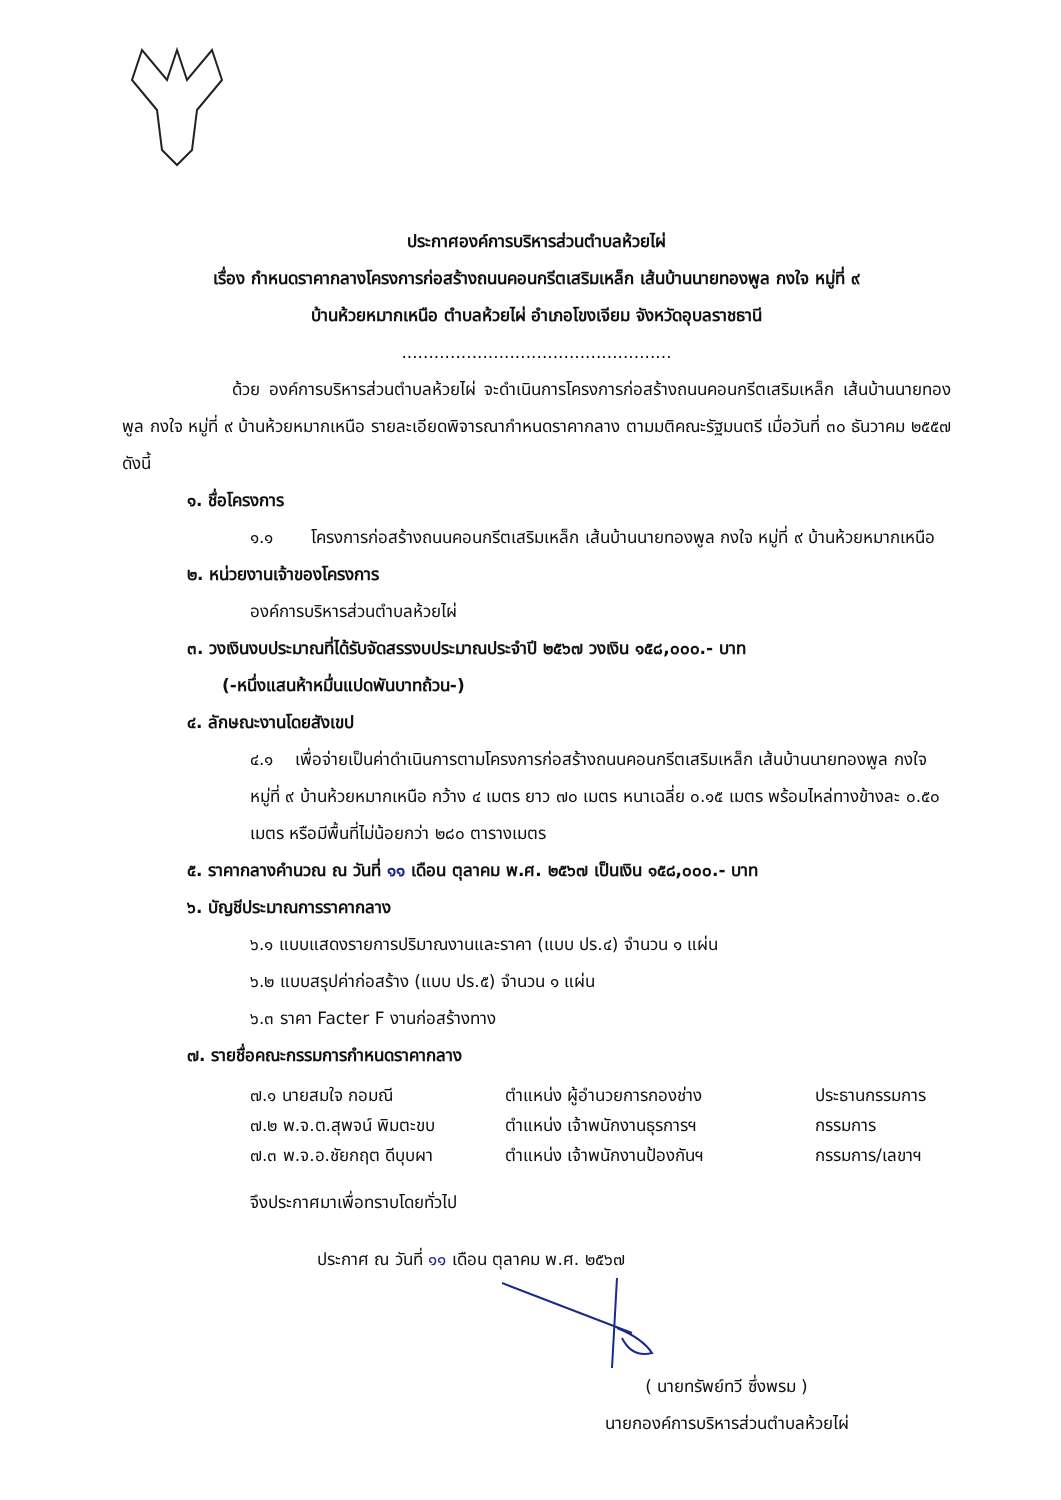ประกาศองค์การบริหารส่วนตำบลห้วยไผ่
เรื่อง กำหนดราคากลางโครงการก่อสร้างถนนคอนกรีตเสริมเหล็ก เส้นบ้านนายทองพูล กงใจ หมู่ที่ ๙
บ้านห้วยหมากเหนือ ตำบลห้วยไผ่ อำเภอโขงเจียม จังหวัดอุบลราชธานี
..................................................
ด้วย องค์การบริหารส่วนตำบลห้วยไผ่ จะดำเนินการโครงการก่อสร้างถนนคอนกรีตเสริมเหล็ก เส้นบ้านนายทองพูล กงใจ หมู่ที่ ๙ บ้านห้วยหมากเหนือ รายละเอียดพิจารณากำหนดราคากลาง ตามมติคณะรัฐมนตรี เมื่อวันที่ ๓๐ ธันวาคม ๒๕๕๗ ดังนี้
๑. ชื่อโครงการ
๑.๑ โครงการก่อสร้างถนนคอนกรีตเสริมเหล็ก เส้นบ้านนายทองพูล กงใจ หมู่ที่ ๙ บ้านห้วยหมากเหนือ
๒. หน่วยงานเจ้าของโครงการ
องค์การบริหารส่วนตำบลห้วยไผ่
๓. วงเงินงบประมาณที่ได้รับจัดสรรงบประมาณประจำปี ๒๕๖๗ วงเงิน ๑๕๘,๐๐๐.- บาท
(-หนึ่งแสนห้าหมื่นแปดพันบาทถ้วน-)
๔. ลักษณะงานโดยสังเขป
๔.๑ เพื่อจ่ายเป็นค่าดำเนินการตามโครงการก่อสร้างถนนคอนกรีตเสริมเหล็ก เส้นบ้านนายทองพูล กงใจ หมู่ที่ ๙ บ้านห้วยหมากเหนือ กว้าง ๔ เมตร ยาว ๗๐ เมตร หนาเฉลี่ย ๐.๑๕ เมตร พร้อมไหล่ทางข้างละ ๐.๕๐ เมตร หรือมีพื้นที่ไม่น้อยกว่า ๒๘๐ ตารางเมตร
๕. ราคากลางคำนวณ ณ วันที่ ๑๑ เดือน ตุลาคม พ.ศ. ๒๕๖๗ เป็นเงิน ๑๕๘,๐๐๐.- บาท
๖. บัญชีประมาณการราคากลาง
๖.๑ แบบแสดงรายการปริมาณงานและราคา (แบบ ปร.๔) จำนวน ๑ แผ่น
๖.๒ แบบสรุปค่าก่อสร้าง (แบบ ปร.๕) จำนวน ๑ แผ่น
๖.๓ ราคา Facter F งานก่อสร้างทาง
๗. รายชื่อคณะกรรมการกำหนดราคากลาง
๗.๑ นายสมใจ กอมณี ตำแหน่ง ผู้อำนวยการกองช่าง ประธานกรรมการ
๗.๒ พ.จ.ต.สุพจน์ พิมตะขบ ตำแหน่ง เจ้าพนักงานธุรการฯ กรรมการ
๗.๓ พ.จ.อ.ชัยกฤต ดีบุบผา ตำแหน่ง เจ้าพนักงานป้องกันฯ กรรมการ/เลขาฯ
จึงประกาศมาเพื่อทราบโดยทั่วไป
ประกาศ ณ วันที่ ๑๑ เดือน ตุลาคม พ.ศ. ๒๕๖๗
( นายทรัพย์ทวี ซึ่งพรม )
นายกองค์การบริหารส่วนตำบลห้วยไผ่